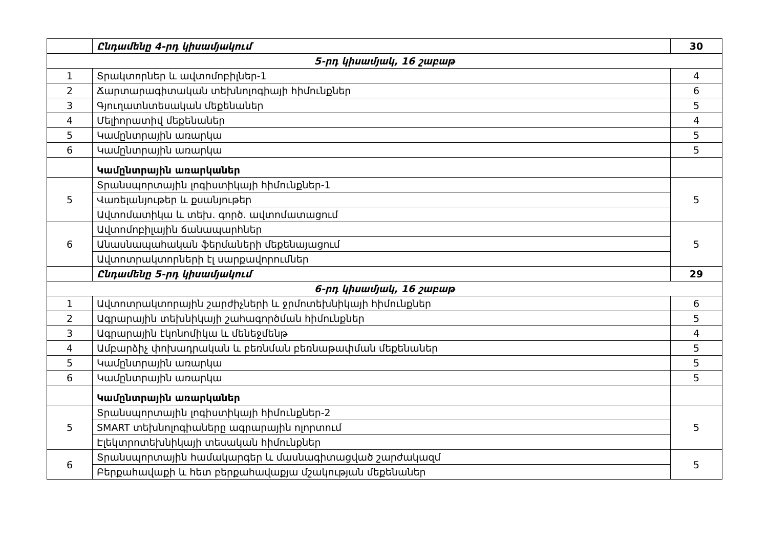| | Ընդամենը 4-րդ կիսամյակում | 30 |
| 5-րդ կիսամյակ, 16 շաբաթ | | |
| 1 | Տրակտորներ և ավտոմոբիլներ-1 | 4 |
| 2 | Ճարտարագիտական տեխնոլոգիայի հիմունքներ | 6 |
| 3 | Գյուղատնտեսական մեքենաներ | 5 |
| 4 | Մելիորատիվ մեքենաներ | 4 |
| 5 | Կամընտրային առարկա | 5 |
| 6 | Կամընտրային առարկա | 5 |
| | Կամընտրային առարկաներ | |
| 5 | Տրանսպորտային լոգիստիկայի հիմունքներ-1 | 5 |
| | Վառելանյութեր և քսանյութեր | |
| | Ավտոմատիկա և տեխ. գործ. ավտոմատացում | |
| 6 | Ավտոմոբիլային ճանապարհներ | 5 |
| | Անասնապահական ֆերմաների մեքենայացում | |
| | Ավտոտրակտորների էլ սարքավորումներ | |
| | Ընդամենը 5-րդ կիսամյակում | 29 |
| 6-րդ կիսամյակ, 16 շաբաթ | | |
| 1 | Ավտոտրակտորային շարժիչների և ջրմոտեխնիկայի հիմունքներ | 6 |
| 2 | Ագրարային տեխնիկայի շահագործման հիմունքներ | 5 |
| 3 | Ագրարային էկոնոմիկա և մենեջմենթ | 4 |
| 4 | Ամբարձիչ փոխադրական և բեռնման բեռնաթափման մեքենաներ | 5 |
| 5 | Կամընտրային առարկա | 5 |
| 6 | Կամընտրային առարկա | 5 |
| | Կամընտրային առարկաներ | |
| 5 | Տրանսպորտային լոգիստիկայի հիմունքներ-2 | 5 |
| | SMART տեխնոլոգիաները ագրարային ոլորտում | |
| | Էլեկտրոտեխնիկայի տեսական հիմունքներ | |
| 6 | Տրանսպորտային համակարգեր և մասնագիտացված շարժակազմ | 5 |
| | Բերքահավաքի և հետ բերքահավաքյա մշակության մեքենաներ | |